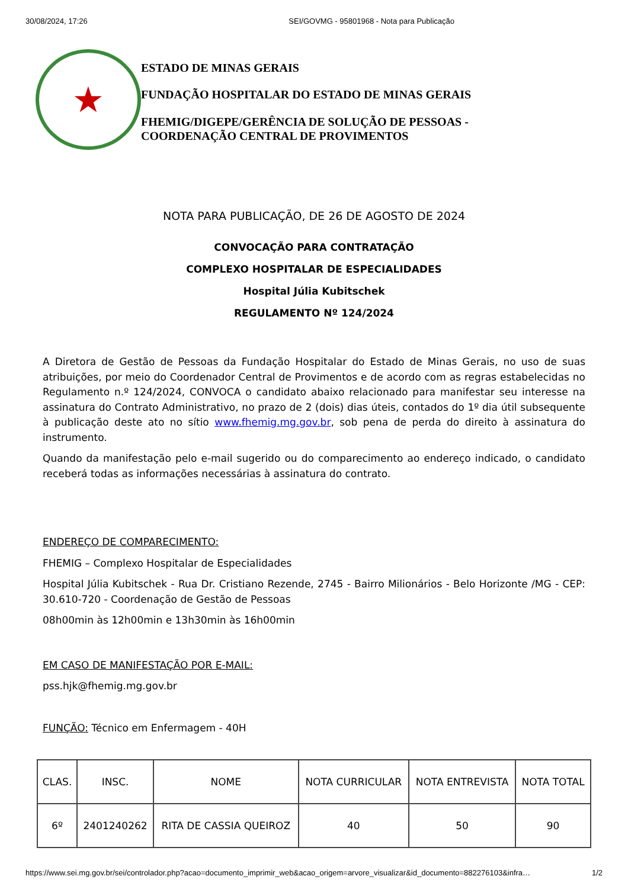30/08/2024, 17:26 SEI/GOVMG - 95801968 - Nota para Publicação
★
ESTADO DE MINAS GERAIS
FUNDAÇÃO HOSPITALAR DO ESTADO DE MINAS GERAIS
FHEMIG/DIGEPE/GERÊNCIA DE SOLUÇÃO DE PESSOAS -
COORDENAÇÃO CENTRAL DE PROVIMENTOS
NOTA PARA PUBLICAÇÃO, DE 26 DE AGOSTO DE 2024
CONVOCAÇÃO PARA CONTRATAÇÃO
COMPLEXO HOSPITALAR DE ESPECIALIDADES
Hospital Júlia Kubitschek
REGULAMENTO Nº 124/2024
A Diretora de Gestão de Pessoas da Fundação Hospitalar do Estado de Minas Gerais, no uso de suas atribuições, por meio do Coordenador Central de Provimentos e de acordo com as regras estabelecidas no Regulamento n.º 124/2024, CONVOCA o candidato abaixo relacionado para manifestar seu interesse na assinatura do Contrato Administrativo, no prazo de 2 (dois) dias úteis, contados do 1º dia útil subsequente à publicação deste ato no sítio www.fhemig.mg.gov.br, sob pena de perda do direito à assinatura do instrumento.
Quando da manifestação pelo e-mail sugerido ou do comparecimento ao endereço indicado, o candidato receberá todas as informações necessárias à assinatura do contrato.
ENDEREÇO DE COMPARECIMENTO:
FHEMIG – Complexo Hospitalar de Especialidades
Hospital Júlia Kubitschek - Rua Dr. Cristiano Rezende, 2745 - Bairro Milionários - Belo Horizonte /MG - CEP: 30.610-720 - Coordenação de Gestão de Pessoas
08h00min às 12h00min e 13h30min às 16h00min
EM CASO DE MANIFESTAÇÃO POR E-MAIL:
pss.hjk@fhemig.mg.gov.br
FUNÇÃO: Técnico em Enfermagem - 40H
| CLAS. | INSC. | NOME | NOTA CURRICULAR | NOTA ENTREVISTA | NOTA TOTAL |
| --- | --- | --- | --- | --- | --- |
| 6º | 2401240262 | RITA DE CASSIA QUEIROZ | 40 | 50 | 90 |
https://www.sei.mg.gov.br/sei/controlador.php?acao=documento_imprimir_web&acao_origem=arvore_visualizar&id_documento=882276103&infra… 1/2